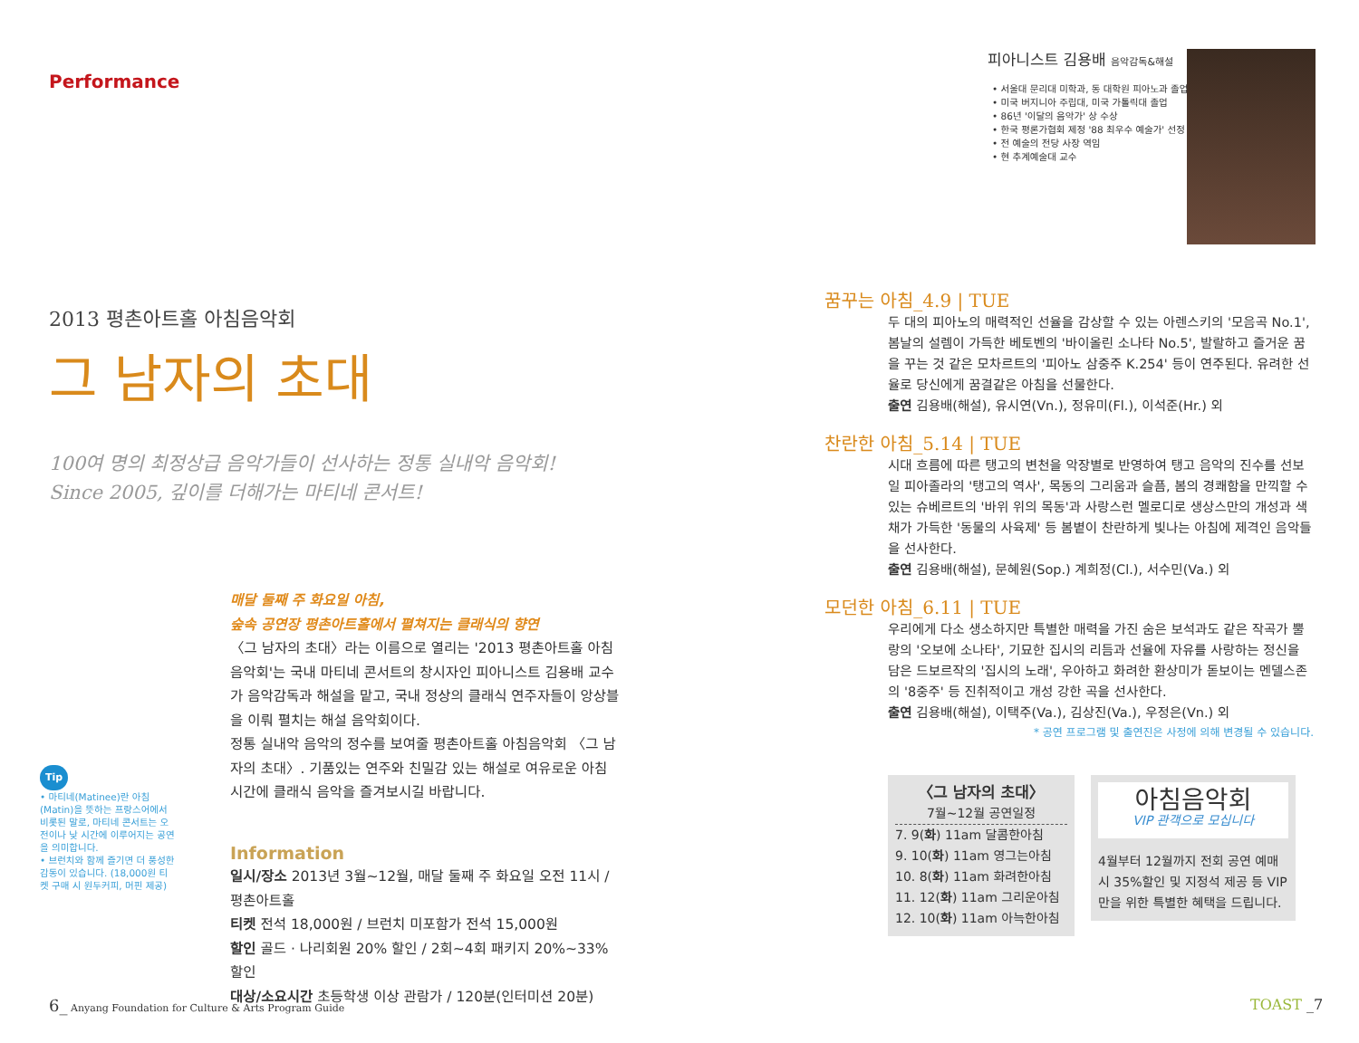Performance
2013 평촌아트홀 아침음악회
그 남자의 초대
100여 명의 최정상급 음악가들이 선사하는 정통 실내악 음악회!
Since 2005, 깊이를 더해가는 마티네 콘서트!
매달 둘째 주 화요일 아침,
숲속 공연장 평촌아트홀에서 펼쳐지는 클래식의 향연
〈그 남자의 초대〉라는 이름으로 열리는 '2013 평촌아트홀 아침음악회'는 국내 마티네 콘서트의 창시자인 피아니스트 김용배 교수가 음악감독과 해설을 맡고, 국내 정상의 클래식 연주자들이 앙상블을 이뤄 펼치는 해설 음악회이다.
정통 실내악 음악의 정수를 보여줄 평촌아트홀 아침음악회 〈그 남자의 초대〉. 기품있는 연주와 친밀감 있는 해설로 여유로운 아침시간에 클래식 음악을 즐겨보시길 바랍니다.
Information
일시/장소 2013년 3월~12월, 매달 둘째 주 화요일 오전 11시 / 평촌아트홀
티켓 전석 18,000원 / 브런치 미포함가 전석 15,000원
할인 골드 · 나리회원 20% 할인 / 2회~4회 패키지 20%~33% 할인
대상/소요시간 초등학생 이상 관람가 / 120분(인터미션 20분)
Tip
• 마티네(Matinee)란 아침(Matin)을 뜻하는 프랑스어에서 비롯된 말로, 마티네 콘서트는 오전이나 낮 시간에 이루어지는 공연을 의미합니다.
• 브런치와 함께 즐기면 더 풍성한 감동이 있습니다. (18,000원 티켓 구매 시 원두커피, 머핀 제공)
피아니스트 김용배 음악감독&해설
• 서울대 문리대 미학과, 동 대학원 피아노과 졸업
• 미국 버지니아 주립대, 미국 가톨릭대 졸업
• 86년 '이달의 음악가' 상 수상
• 한국 평론가협회 제정 '88 최우수 예술가' 선정
• 전 예술의 전당 사장 역임
• 현 추계예술대 교수
꿈꾸는 아침_4.9 | TUE
두 대의 피아노의 매력적인 선율을 감상할 수 있는 아렌스키의 '모음곡 No.1', 봄날의 설렘이 가득한 베토벤의 '바이올린 소나타 No.5', 발랄하고 즐거운 꿈을 꾸는 것 같은 모차르트의 '피아노 삼중주 K.254' 등이 연주된다. 유려한 선율로 당신에게 꿈결같은 아침을 선물한다.
출연 김용배(해설), 유시연(Vn.), 정유미(Fl.), 이석준(Hr.) 외
찬란한 아침_5.14 | TUE
시대 흐름에 따른 탱고의 변천을 악장별로 반영하여 탱고 음악의 진수를 선보일 피아졸라의 '탱고의 역사', 목동의 그리움과 슬픔, 봄의 경쾌함을 만끽할 수 있는 슈베르트의 '바위 위의 목동'과 사랑스런 멜로디로 생상스만의 개성과 색채가 가득한 '동물의 사육제' 등 봄볕이 찬란하게 빛나는 아침에 제격인 음악들을 선사한다.
출연 김용배(해설), 문혜원(Sop.) 계희정(Cl.), 서수민(Va.) 외
모던한 아침_6.11 | TUE
우리에게 다소 생소하지만 특별한 매력을 가진 숨은 보석과도 같은 작곡가 뿔랑의 '오보에 소나타', 기묘한 집시의 리듬과 선율에 자유를 사랑하는 정신을 담은 드보르작의 '집시의 노래', 우아하고 화려한 환상미가 돋보이는 멘델스존의 '8중주' 등 진취적이고 개성 강한 곡을 선사한다.
출연 김용배(해설), 이택주(Va.), 김상진(Va.), 우정은(Vn.) 외
* 공연 프로그램 및 출연진은 사정에 의해 변경될 수 있습니다.
〈그 남자의 초대〉
7월~12월 공연일정
7. 9(화) 11am 달콤한아침
9. 10(화) 11am 영그는아침
10. 8(화) 11am 화려한아침
11. 12(화) 11am 그리운아침
12. 10(화) 11am 아늑한아침
아침음악회
VIP 관객으로 모십니다
4월부터 12월까지 전회 공연 예매 시 35%할인 및 지정석 제공 등 VIP만을 위한 특별한 혜택을 드립니다.
6_ Anyang Foundation for Culture & Arts Program Guide
TOAST _7